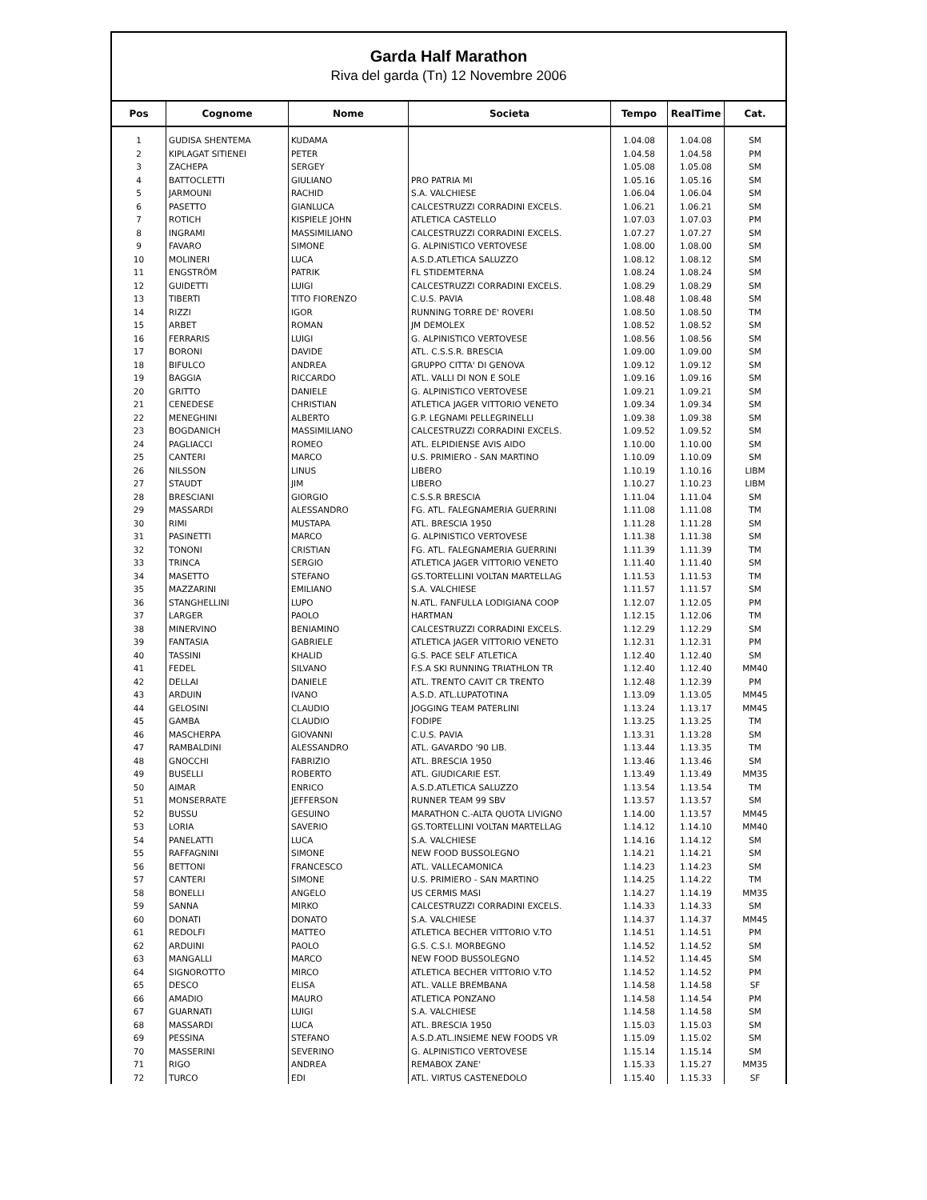Garda Half Marathon
Riva del garda (Tn) 12 Novembre 2006
| Pos | Cognome | Nome | Societa | Tempo | RealTime | Cat. |
| --- | --- | --- | --- | --- | --- | --- |
| 1 | GUDISA SHENTEMA | KUDAMA | | 1.04.08 | 1.04.08 | SM |
| 2 | KIPLAGAT SITIENEI | PETER | | 1.04.58 | 1.04.58 | PM |
| 3 | ZACHEPA | SERGEY | | 1.05.08 | 1.05.08 | SM |
| 4 | BATTOCLETTI | GIULIANO | PRO PATRIA MI | 1.05.16 | 1.05.16 | SM |
| 5 | JARMOUNI | RACHID | S.A. VALCHIESE | 1.06.04 | 1.06.04 | SM |
| 6 | PASETTO | GIANLUCA | CALCESTRUZZI CORRADINI EXCELS. | 1.06.21 | 1.06.21 | SM |
| 7 | ROTICH | KISPIELE JOHN | ATLETICA CASTELLO | 1.07.03 | 1.07.03 | PM |
| 8 | INGRAMI | MASSIMILIANO | CALCESTRUZZI CORRADINI EXCELS. | 1.07.27 | 1.07.27 | SM |
| 9 | FAVARO | SIMONE | G. ALPINISTICO VERTOVESE | 1.08.00 | 1.08.00 | SM |
| 10 | MOLINERI | LUCA | A.S.D.ATLETICA SALUZZO | 1.08.12 | 1.08.12 | SM |
| 11 | ENGSTRÖM | PATRIK | FL STIDEMTERNA | 1.08.24 | 1.08.24 | SM |
| 12 | GUIDETTI | LUIGI | CALCESTRUZZI CORRADINI EXCELS. | 1.08.29 | 1.08.29 | SM |
| 13 | TIBERTI | TITO FIORENZO | C.U.S. PAVIA | 1.08.48 | 1.08.48 | SM |
| 14 | RIZZI | IGOR | RUNNING TORRE DE' ROVERI | 1.08.50 | 1.08.50 | TM |
| 15 | ARBET | ROMAN | JM DEMOLEX | 1.08.52 | 1.08.52 | SM |
| 16 | FERRARIS | LUIGI | G. ALPINISTICO VERTOVESE | 1.08.56 | 1.08.56 | SM |
| 17 | BORONI | DAVIDE | ATL. C.S.S.R. BRESCIA | 1.09.00 | 1.09.00 | SM |
| 18 | BIFULCO | ANDREA | GRUPPO CITTA' DI GENOVA | 1.09.12 | 1.09.12 | SM |
| 19 | BAGGIA | RICCARDO | ATL. VALLI DI NON E SOLE | 1.09.16 | 1.09.16 | SM |
| 20 | GRITTO | DANIELE | G. ALPINISTICO VERTOVESE | 1.09.21 | 1.09.21 | SM |
| 21 | CENEDESE | CHRISTIAN | ATLETICA JAGER VITTORIO VENETO | 1.09.34 | 1.09.34 | SM |
| 22 | MENEGHINI | ALBERTO | G.P. LEGNAMI PELLEGRINELLI | 1.09.38 | 1.09.38 | SM |
| 23 | BOGDANICH | MASSIMILIANO | CALCESTRUZZI CORRADINI EXCELS. | 1.09.52 | 1.09.52 | SM |
| 24 | PAGLIACCI | ROMEO | ATL. ELPIDIENSE AVIS AIDO | 1.10.00 | 1.10.00 | SM |
| 25 | CANTERI | MARCO | U.S. PRIMIERO - SAN MARTINO | 1.10.09 | 1.10.09 | SM |
| 26 | NILSSON | LINUS | LIBERO | 1.10.19 | 1.10.16 | LIBM |
| 27 | STAUDT | JIM | LIBERO | 1.10.27 | 1.10.23 | LIBM |
| 28 | BRESCIANI | GIORGIO | C.S.S.R BRESCIA | 1.11.04 | 1.11.04 | SM |
| 29 | MASSARDI | ALESSANDRO | FG. ATL. FALEGNAMERIA GUERRINI | 1.11.08 | 1.11.08 | TM |
| 30 | RIMI | MUSTAPA | ATL. BRESCIA 1950 | 1.11.28 | 1.11.28 | SM |
| 31 | PASINETTI | MARCO | G. ALPINISTICO VERTOVESE | 1.11.38 | 1.11.38 | SM |
| 32 | TONONI | CRISTIAN | FG. ATL. FALEGNAMERIA GUERRINI | 1.11.39 | 1.11.39 | TM |
| 33 | TRINCA | SERGIO | ATLETICA JAGER VITTORIO VENETO | 1.11.40 | 1.11.40 | SM |
| 34 | MASETTO | STEFANO | GS.TORTELLINI VOLTAN MARTELLAG | 1.11.53 | 1.11.53 | TM |
| 35 | MAZZARINI | EMILIANO | S.A. VALCHIESE | 1.11.57 | 1.11.57 | SM |
| 36 | STANGHELLINI | LUPO | N.ATL. FANFULLA LODIGIANA COOP | 1.12.07 | 1.12.05 | PM |
| 37 | LARGER | PAOLO | HARTMAN | 1.12.15 | 1.12.06 | TM |
| 38 | MINERVINO | BENIAMINO | CALCESTRUZZI CORRADINI EXCELS. | 1.12.29 | 1.12.29 | SM |
| 39 | FANTASIA | GABRIELE | ATLETICA JAGER VITTORIO VENETO | 1.12.31 | 1.12.31 | PM |
| 40 | TASSINI | KHALID | G.S. PACE SELF ATLETICA | 1.12.40 | 1.12.40 | SM |
| 41 | FEDEL | SILVANO | F.S.A SKI RUNNING TRIATHLON TR | 1.12.40 | 1.12.40 | MM40 |
| 42 | DELLAI | DANIELE | ATL. TRENTO CAVIT CR TRENTO | 1.12.48 | 1.12.39 | PM |
| 43 | ARDUIN | IVANO | A.S.D. ATL.LUPATOTINA | 1.13.09 | 1.13.05 | MM45 |
| 44 | GELOSINI | CLAUDIO | JOGGING TEAM PATERLINI | 1.13.24 | 1.13.17 | MM45 |
| 45 | GAMBA | CLAUDIO | FODIPE | 1.13.25 | 1.13.25 | TM |
| 46 | MASCHERPA | GIOVANNI | C.U.S. PAVIA | 1.13.31 | 1.13.28 | SM |
| 47 | RAMBALDINI | ALESSANDRO | ATL. GAVARDO '90 LIB. | 1.13.44 | 1.13.35 | TM |
| 48 | GNOCCHI | FABRIZIO | ATL. BRESCIA 1950 | 1.13.46 | 1.13.46 | SM |
| 49 | BUSELLI | ROBERTO | ATL. GIUDICARIE EST. | 1.13.49 | 1.13.49 | MM35 |
| 50 | AIMAR | ENRICO | A.S.D.ATLETICA SALUZZO | 1.13.54 | 1.13.54 | TM |
| 51 | MONSERRATE | JEFFERSON | RUNNER TEAM 99 SBV | 1.13.57 | 1.13.57 | SM |
| 52 | BUSSU | GESUINO | MARATHON C.-ALTA QUOTA LIVIGNO | 1.14.00 | 1.13.57 | MM45 |
| 53 | LORIA | SAVERIO | GS.TORTELLINI VOLTAN MARTELLAG | 1.14.12 | 1.14.10 | MM40 |
| 54 | PANELATTI | LUCA | S.A. VALCHIESE | 1.14.16 | 1.14.12 | SM |
| 55 | RAFFAGNINI | SIMONE | NEW FOOD BUSSOLEGNO | 1.14.21 | 1.14.21 | SM |
| 56 | BETTONI | FRANCESCO | ATL. VALLECAMONICA | 1.14.23 | 1.14.23 | SM |
| 57 | CANTERI | SIMONE | U.S. PRIMIERO - SAN MARTINO | 1.14.25 | 1.14.22 | TM |
| 58 | BONELLI | ANGELO | US CERMIS MASI | 1.14.27 | 1.14.19 | MM35 |
| 59 | SANNA | MIRKO | CALCESTRUZZI CORRADINI EXCELS. | 1.14.33 | 1.14.33 | SM |
| 60 | DONATI | DONATO | S.A. VALCHIESE | 1.14.37 | 1.14.37 | MM45 |
| 61 | REDOLFI | MATTEO | ATLETICA BECHER VITTORIO V.TO | 1.14.51 | 1.14.51 | PM |
| 62 | ARDUINI | PAOLO | G.S. C.S.I. MORBEGNO | 1.14.52 | 1.14.52 | SM |
| 63 | MANGALLI | MARCO | NEW FOOD BUSSOLEGNO | 1.14.52 | 1.14.45 | SM |
| 64 | SIGNOROTTO | MIRCO | ATLETICA BECHER VITTORIO V.TO | 1.14.52 | 1.14.52 | PM |
| 65 | DESCO | ELISA | ATL. VALLE BREMBANA | 1.14.58 | 1.14.58 | SF |
| 66 | AMADIO | MAURO | ATLETICA PONZANO | 1.14.58 | 1.14.54 | PM |
| 67 | GUARNATI | LUIGI | S.A. VALCHIESE | 1.14.58 | 1.14.58 | SM |
| 68 | MASSARDI | LUCA | ATL. BRESCIA 1950 | 1.15.03 | 1.15.03 | SM |
| 69 | PESSINA | STEFANO | A.S.D.ATL.INSIEME NEW FOODS VR | 1.15.09 | 1.15.02 | SM |
| 70 | MASSERINI | SEVERINO | G. ALPINISTICO VERTOVESE | 1.15.14 | 1.15.14 | SM |
| 71 | RIGO | ANDREA | REMABOX ZANE' | 1.15.33 | 1.15.27 | MM35 |
| 72 | TURCO | EDI | ATL. VIRTUS CASTENEDOLO | 1.15.40 | 1.15.33 | SF |